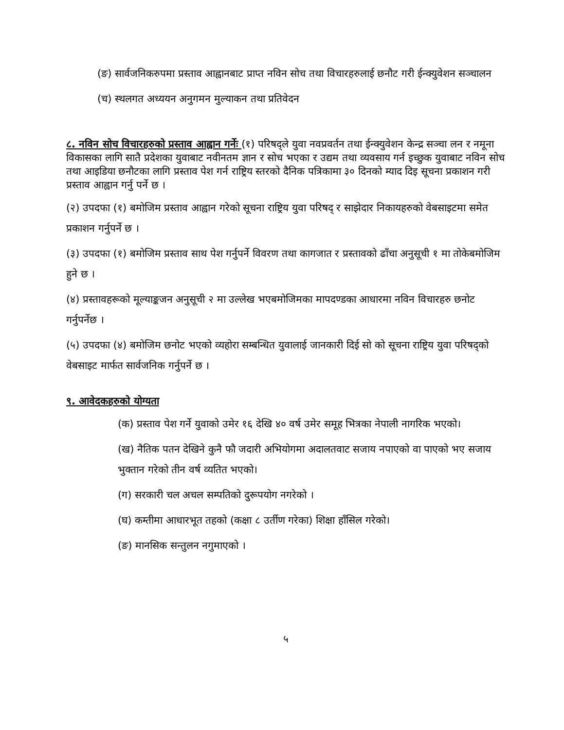(ङ) सार्वजनिकरुपमा प्रस्ताव आह्वानबाट प्राप्त नविन सोच तथा विचारहरुलाई छनौट गरी ईन्क्युवेशन सञ्चालन
(च) स्थलगत अध्ययन अनुगमन मुल्याकन तथा प्रतिवेदन
८. नविन सोच विचारहरुको प्रस्ताव आह्वान गर्नेः
(१) परिषद्ले युवा नवप्रवर्तन तथा ईन्क्युवेशन केन्द्र सञ्चा लन र नमूना विकासका लागि सातै प्रदेशका युवाबाट नवीनतम ज्ञान र सोच भएका र उद्यम तथा व्यवसाय गर्न इच्छुक युवाबाट नविन सोच तथा आइडिया छनौटका लागि प्रस्ताव पेश गर्न राष्ट्रिय स्तरको दैनिक पत्रिकामा ३० दिनको म्याद दिइ सूचना प्रकाशन गरी प्रस्ताव आह्वान गर्नु पर्ने छ ।
(२) उपदफा (१) बमोजिम प्रस्ताव आह्वान गरेको सूचना राष्ट्रिय युवा परिषद् र साझेदार निकायहरुको वेबसाइटमा समेत प्रकाशन गर्नुपर्ने छ ।
(३) उपदफा (१) बमोजिम प्रस्ताव साथ पेश गर्नुपर्ने विवरण तथा कागजात र प्रस्तावको ढाँचा अनुसूची १ मा तोकेबमोजिम हुने छ ।
(४) प्रस्तावहरूको मूल्याङ्कजन अनुसूची २ मा उल्लेख भएबमोजिमका मापदण्डका आधारमा नविन विचारहरु छनोट गर्नुपर्नेछ ।
(५) उपदफा (४) बमोजिम छनोट भएको व्यहोरा सम्बन्धित युवालाई जानकारी दिई सो को सूचना राष्ट्रिय युवा परिषद्को वेबसाइट मार्फत सार्वजनिक गर्नुपर्ने छ ।
९. आवेदकहरुको योग्यता
(क) प्रस्ताव पेश गर्ने युवाको उमेर १६ देखि ४० वर्ष उमेर समूह भित्रका नेपाली नागरिक भएको।
(ख) नैतिक पतन देखिने कुनै फौ जदारी अभियोगमा अदालतवाट सजाय नपाएको वा पाएको भए सजाय भुक्तान गरेको तीन वर्ष व्यतित भएको।
(ग) सरकारी चल अचल सम्पतिको दुरूपयोग नगरेको ।
(घ) कम्तीमा आधारभूत तहको (कक्षा ८ उर्तीण गरेका) शिक्षा हाँसिल गरेको।
(ङ) मानसिक सन्तुलन नगुमाएको ।
५